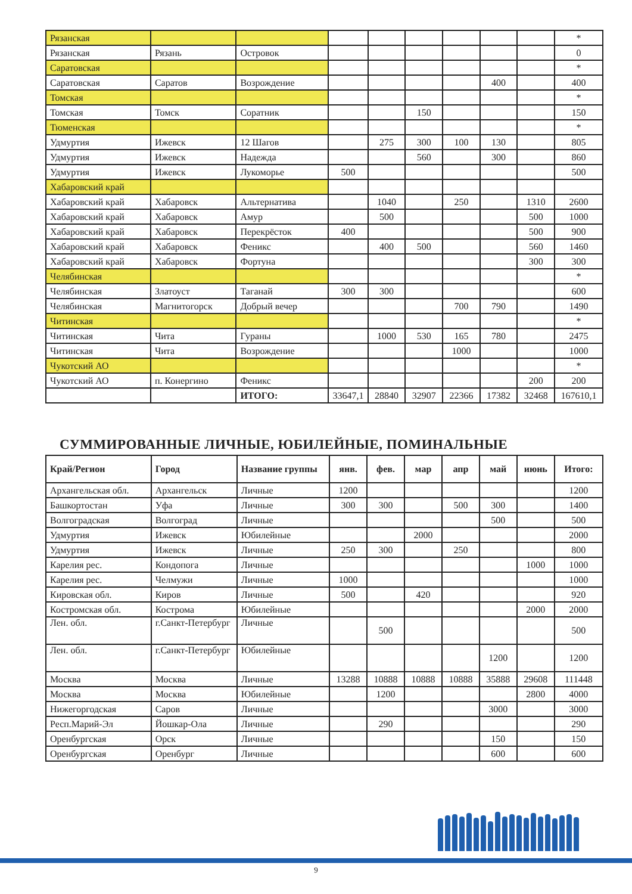| Рязанская | | | | | | | | | * |
| Рязанская | Рязань | Островок | | | | | | | 0 |
| Саратовская | | | | | | | | | * |
| Саратовская | Саратов | Возрождение | | | | | 400 | | 400 |
| Томская | | | | | | | | | * |
| Томская | Томск | Соратник | | | 150 | | | | 150 |
| Тюменская | | | | | | | | | * |
| Удмуртия | Ижевск | 12 Шагов | | 275 | 300 | 100 | 130 | | 805 |
| Удмуртия | Ижевск | Надежда | | | 560 | | 300 | | 860 |
| Удмуртия | Ижевск | Лукоморье | 500 | | | | | | 500 |
| Хабаровский край | | | | | | | | | |
| Хабаровский край | Хабаровск | Альтернатива | | 1040 | | 250 | | 1310 | 2600 |
| Хабаровский край | Хабаровск | Амур | | 500 | | | | 500 | 1000 |
| Хабаровский край | Хабаровск | Перекрёсток | 400 | | | | | 500 | 900 |
| Хабаровский край | Хабаровск | Феникс | | 400 | 500 | | | 560 | 1460 |
| Хабаровский край | Хабаровск | Фортуна | | | | | | 300 | 300 |
| Челябинская | | | | | | | | | * |
| Челябинская | Златоуст | Таганай | 300 | 300 | | | | | 600 |
| Челябинская | Магнитогорск | Добрый вечер | | | | 700 | 790 | | 1490 |
| Читинская | | | | | | | | | * |
| Читинская | Чита | Гураны | | 1000 | 530 | 165 | 780 | | 2475 |
| Читинская | Чита | Возрождение | | | | 1000 | | | 1000 |
| Чукотский АО | | | | | | | | | * |
| Чукотский АО | п. Конергино | Феникс | | | | | | 200 | 200 |
| | | ИТОГО: | 33647,1 | 28840 | 32907 | 22366 | 17382 | 32468 | 167610,1 |
СУММИРОВАННЫЕ ЛИЧНЫЕ, ЮБИЛЕЙНЫЕ, ПОМИНАЛЬНЫЕ
| Край/Регион | Город | Название группы | янв. | фев. | мар | апр | май | июнь | Итого: |
| --- | --- | --- | --- | --- | --- | --- | --- | --- | --- |
| Архангельская обл. | Архангельск | Личные | 1200 | | | | | | 1200 |
| Башкортостан | Уфа | Личные | 300 | 300 | | 500 | 300 | | 1400 |
| Волгоградская | Волгоград | Личные | | | | | 500 | | 500 |
| Удмуртия | Ижевск | Юбилейные | | | 2000 | | | | 2000 |
| Удмуртия | Ижевск | Личные | 250 | 300 | | 250 | | | 800 |
| Карелия рес. | Кондопога | Личные | | | | | | 1000 | 1000 |
| Карелия рес. | Челмужи | Личные | 1000 | | | | | | 1000 |
| Кировская обл. | Киров | Личные | 500 | | 420 | | | | 920 |
| Костромская обл. | Кострома | Юбилейные | | | | | | 2000 | 2000 |
| Лен. обл. | г.Санкт-Петербург | Личные | | 500 | | | | | 500 |
| Лен. обл. | г.Санкт-Петербург | Юбилейные | | | | | 1200 | | 1200 |
| Москва | Москва | Личные | 13288 | 10888 | 10888 | 10888 | 35888 | 29608 | 111448 |
| Москва | Москва | Юбилейные | | 1200 | | | | 2800 | 4000 |
| Нижегоргодская | Саров | Личные | | | | | 3000 | | 3000 |
| Респ.Марий-Эл | Йошкар-Ола | Личные | | 290 | | | | | 290 |
| Оренбургская | Орск | Личные | | | | | 150 | | 150 |
| Оренбургская | Оренбург | Личные | | | | | 600 | | 600 |
9